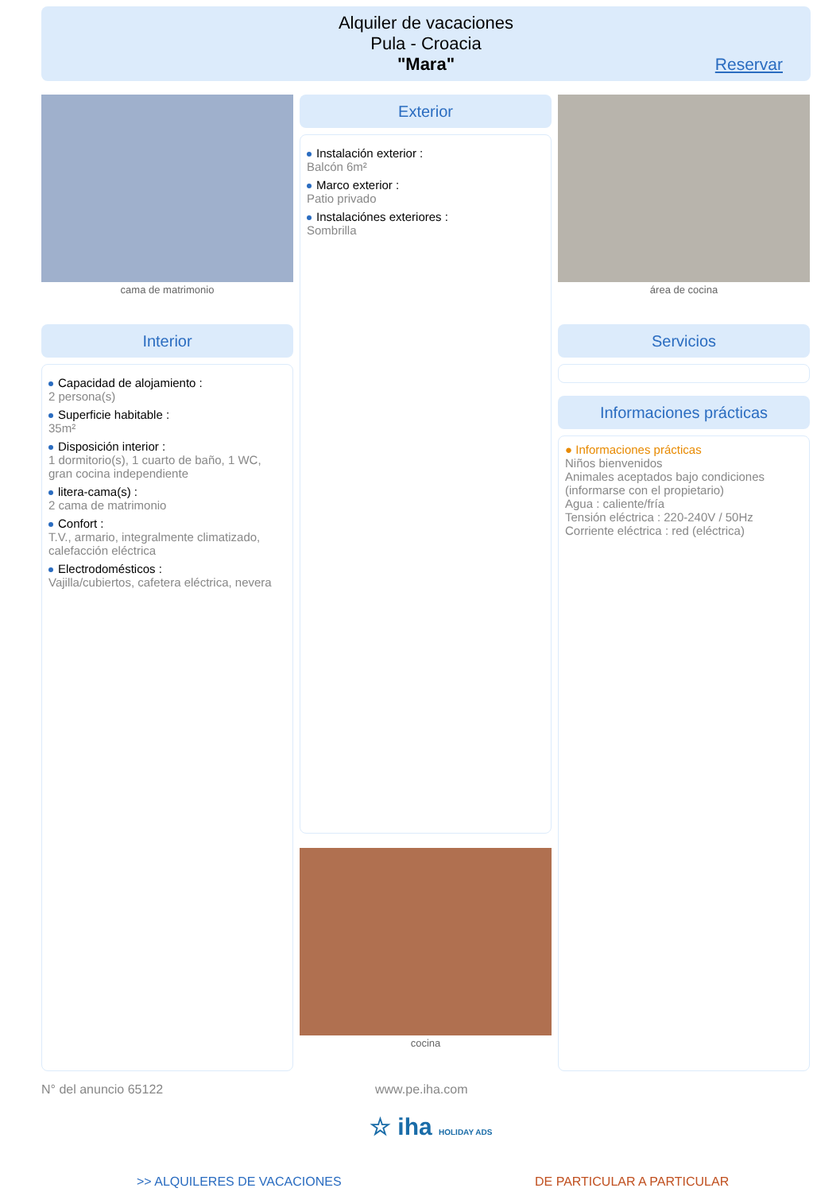Alquiler de vacaciones
Pula - Croacia
"Mara"
Reservar
cama de matrimonio
Interior
Capacidad de alojamiento :
2 persona(s)
Superficie habitable :
35m²
Disposición interior :
1 dormitorio(s), 1 cuarto de baño, 1 WC, gran cocina independiente
litera-cama(s) :
2 cama de matrimonio
Confort :
T.V., armario, integralmente climatizado, calefacción eléctrica
Electrodomésticos :
Vajilla/cubiertos, cafetera eléctrica, nevera
Exterior
Instalación exterior :
Balcón 6m²
Marco exterior :
Patio privado
Instalaciónes exteriores :
Sombrilla
cocina
área de cocina
Servicios
Informaciones prácticas
● Informaciones prácticas
Niños bienvenidos
Animales aceptados bajo condiciones (informarse con el propietario)
Agua : caliente/fría
Tensión eléctrica : 220-240V / 50Hz
Corriente eléctrica : red (eléctrica)
N° del anuncio 65122 www.pe.iha.com
☆ iha HOLIDAY ADS
>> ALQUILERES DE VACACIONES DE PARTICULAR A PARTICULAR